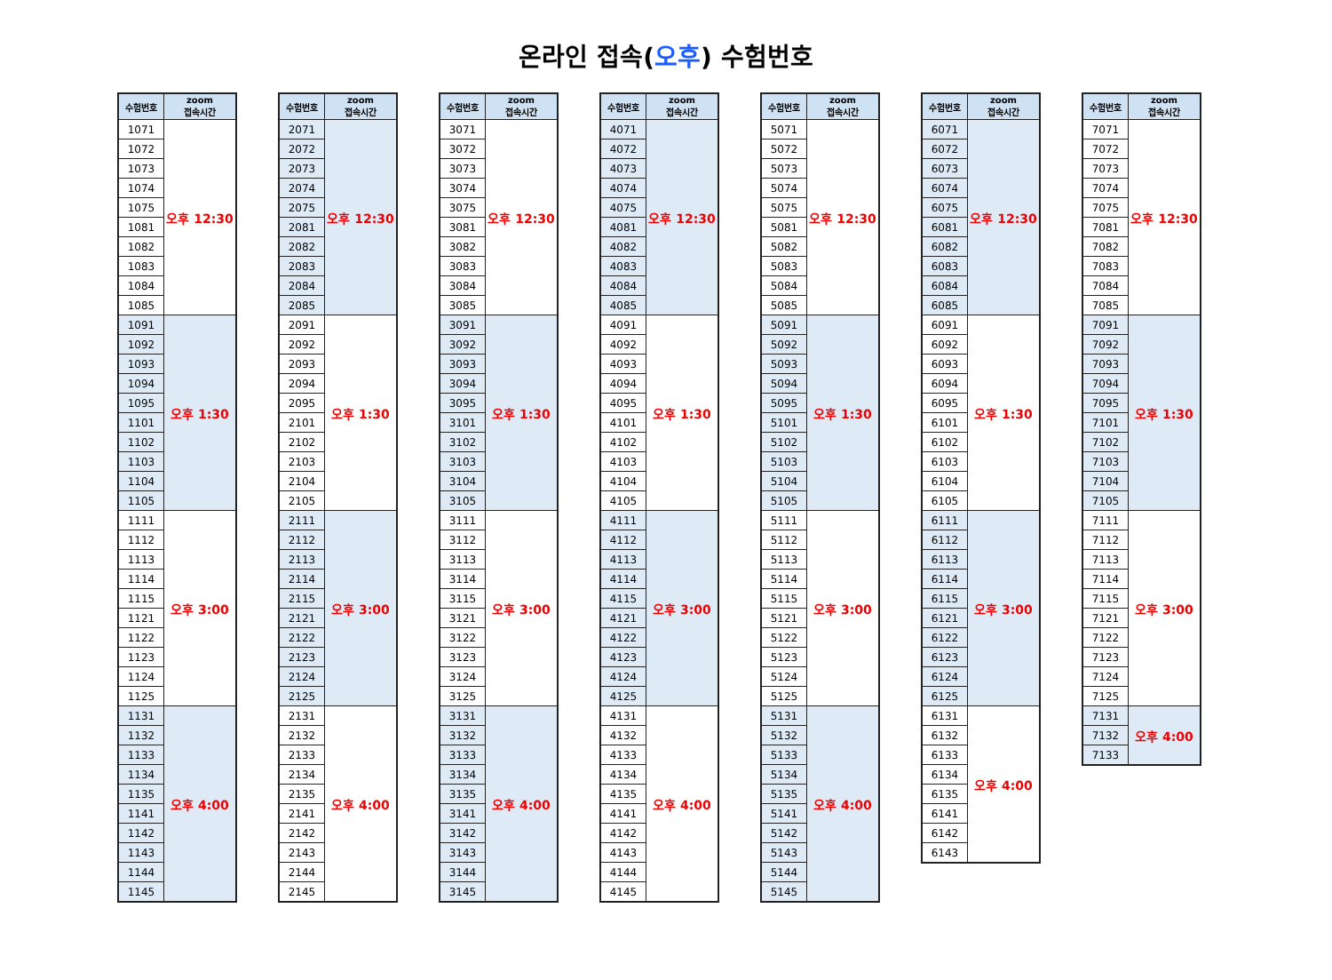온라인 접속(오후) 수험번호
| 수험번호 | zoom 접속시간 |
| --- | --- |
| 1071 | 오후 12:30 |
| 1072 | |
| 1073 | |
| 1074 | |
| 1075 | |
| 1081 | |
| 1082 | |
| 1083 | |
| 1084 | |
| 1085 | |
| 1091 | 오후 1:30 |
| 1092 | |
| 1093 | |
| 1094 | |
| 1095 | |
| 1101 | |
| 1102 | |
| 1103 | |
| 1104 | |
| 1105 | |
| 1111 | 오후 3:00 |
| 1112 | |
| 1113 | |
| 1114 | |
| 1115 | |
| 1121 | |
| 1122 | |
| 1123 | |
| 1124 | |
| 1125 | |
| 1131 | 오후 4:00 |
| 1132 | |
| 1133 | |
| 1134 | |
| 1135 | |
| 1141 | |
| 1142 | |
| 1143 | |
| 1144 | |
| 1145 | |
| 수험번호 | zoom 접속시간 |
| --- | --- |
| 2071 | 오후 12:30 |
| 2072 | |
| 2073 | |
| 2074 | |
| 2075 | |
| 2081 | |
| 2082 | |
| 2083 | |
| 2084 | |
| 2085 | |
| 2091 | 오후 1:30 |
| 2092 | |
| 2093 | |
| 2094 | |
| 2095 | |
| 2101 | |
| 2102 | |
| 2103 | |
| 2104 | |
| 2105 | |
| 2111 | 오후 3:00 |
| 2112 | |
| 2113 | |
| 2114 | |
| 2115 | |
| 2121 | |
| 2122 | |
| 2123 | |
| 2124 | |
| 2125 | |
| 2131 | 오후 4:00 |
| 2132 | |
| 2133 | |
| 2134 | |
| 2135 | |
| 2141 | |
| 2142 | |
| 2143 | |
| 2144 | |
| 2145 | |
| 수험번호 | zoom 접속시간 |
| --- | --- |
| 3071 | 오후 12:30 |
| 3072 | |
| 3073 | |
| 3074 | |
| 3075 | |
| 3081 | |
| 3082 | |
| 3083 | |
| 3084 | |
| 3085 | |
| 3091 | 오후 1:30 |
| 3092 | |
| 3093 | |
| 3094 | |
| 3095 | |
| 3101 | |
| 3102 | |
| 3103 | |
| 3104 | |
| 3105 | |
| 3111 | 오후 3:00 |
| 3112 | |
| 3113 | |
| 3114 | |
| 3115 | |
| 3121 | |
| 3122 | |
| 3123 | |
| 3124 | |
| 3125 | |
| 3131 | 오후 4:00 |
| 3132 | |
| 3133 | |
| 3134 | |
| 3135 | |
| 3141 | |
| 3142 | |
| 3143 | |
| 3144 | |
| 3145 | |
| 수험번호 | zoom 접속시간 |
| --- | --- |
| 4071 | 오후 12:30 |
| 4072 | |
| 4073 | |
| 4074 | |
| 4075 | |
| 4081 | |
| 4082 | |
| 4083 | |
| 4084 | |
| 4085 | |
| 4091 | 오후 1:30 |
| 4092 | |
| 4093 | |
| 4094 | |
| 4095 | |
| 4101 | |
| 4102 | |
| 4103 | |
| 4104 | |
| 4105 | |
| 4111 | 오후 3:00 |
| 4112 | |
| 4113 | |
| 4114 | |
| 4115 | |
| 4121 | |
| 4122 | |
| 4123 | |
| 4124 | |
| 4125 | |
| 4131 | 오후 4:00 |
| 4132 | |
| 4133 | |
| 4134 | |
| 4135 | |
| 4141 | |
| 4142 | |
| 4143 | |
| 4144 | |
| 4145 | |
| 수험번호 | zoom 접속시간 |
| --- | --- |
| 5071 | 오후 12:30 |
| 5072 | |
| 5073 | |
| 5074 | |
| 5075 | |
| 5081 | |
| 5082 | |
| 5083 | |
| 5084 | |
| 5085 | |
| 5091 | 오후 1:30 |
| 5092 | |
| 5093 | |
| 5094 | |
| 5095 | |
| 5101 | |
| 5102 | |
| 5103 | |
| 5104 | |
| 5105 | |
| 5111 | 오후 3:00 |
| 5112 | |
| 5113 | |
| 5114 | |
| 5115 | |
| 5121 | |
| 5122 | |
| 5123 | |
| 5124 | |
| 5125 | |
| 5131 | 오후 4:00 |
| 5132 | |
| 5133 | |
| 5134 | |
| 5135 | |
| 5141 | |
| 5142 | |
| 5143 | |
| 5144 | |
| 5145 | |
| 수험번호 | zoom 접속시간 |
| --- | --- |
| 6071 | 오후 12:30 |
| 6072 | |
| 6073 | |
| 6074 | |
| 6075 | |
| 6081 | |
| 6082 | |
| 6083 | |
| 6084 | |
| 6085 | |
| 6091 | 오후 1:30 |
| 6092 | |
| 6093 | |
| 6094 | |
| 6095 | |
| 6101 | |
| 6102 | |
| 6103 | |
| 6104 | |
| 6105 | |
| 6111 | 오후 3:00 |
| 6112 | |
| 6113 | |
| 6114 | |
| 6115 | |
| 6121 | |
| 6122 | |
| 6123 | |
| 6124 | |
| 6125 | |
| 6131 | 오후 4:00 |
| 6132 | |
| 6133 | |
| 6134 | |
| 6135 | |
| 6141 | |
| 6142 | |
| 6143 | |
| 수험번호 | zoom 접속시간 |
| --- | --- |
| 7071 | 오후 12:30 |
| 7072 | |
| 7073 | |
| 7074 | |
| 7075 | |
| 7081 | |
| 7082 | |
| 7083 | |
| 7084 | |
| 7085 | |
| 7091 | 오후 1:30 |
| 7092 | |
| 7093 | |
| 7094 | |
| 7095 | |
| 7101 | |
| 7102 | |
| 7103 | |
| 7104 | |
| 7105 | |
| 7111 | 오후 3:00 |
| 7112 | |
| 7113 | |
| 7114 | |
| 7115 | |
| 7121 | |
| 7122 | |
| 7123 | |
| 7124 | |
| 7125 | |
| 7131 | 오후 4:00 |
| 7132 | |
| 7133 | |